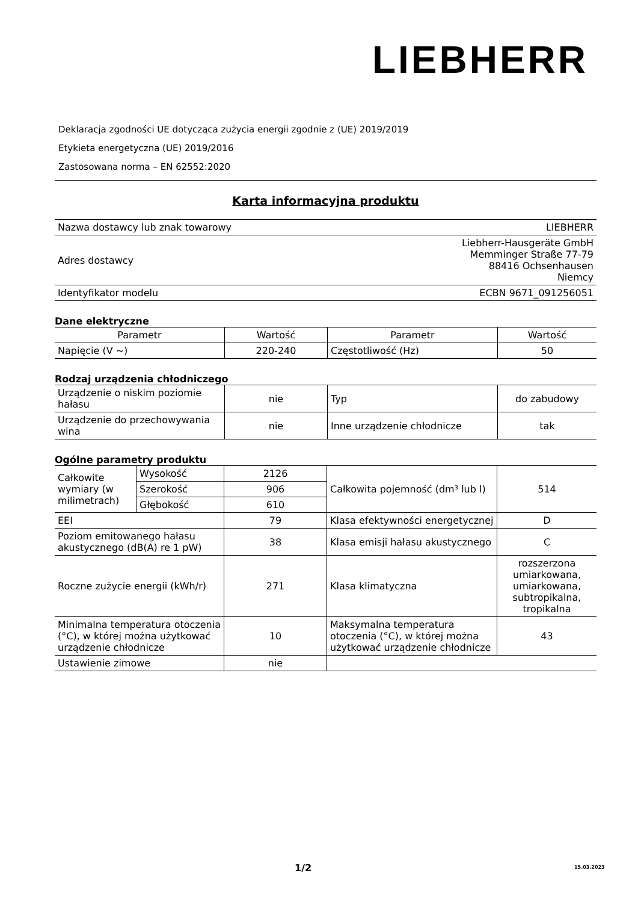LIEBHERR
Deklaracja zgodności UE dotycząca zużycia energii zgodnie z (UE) 2019/2019
Etykieta energetyczna (UE) 2019/2016
Zastosowana norma – EN 62552:2020
Karta informacyjna produktu
| Nazwa dostawcy lub znak towarowy | LIEBHERR |
| Adres dostawcy | Liebherr-Hausgeräte GmbH Memminger Straße 77-79 88416 Ochsenhausen Niemcy |
| Identyfikator modelu | ECBN 9671_091256051 |
Dane elektryczne
| Parametr | Wartość | Parametr | Wartość |
| --- | --- | --- | --- |
| Napięcie (V ~) | 220-240 | Częstotliwość (Hz) | 50 |
Rodzaj urządzenia chłodniczego
| Urządzenie o niskim poziomie hałasu | nie | Typ | do zabudowy |
| Urządzenie do przechowywania wina | nie | Inne urządzenie chłodnicze | tak |
Ogólne parametry produktu
| Całkowite wymiary (w milimetrach) | Wysokość | 2126 | Całkowita pojemność (dm³ lub l) | 514 |
| | Szerokość | 906 | | |
| | Głębokość | 610 | | |
| EEI | | 79 | Klasa efektywności energetycznej | D |
| Poziom emitowanego hałasu akustycznego (dB(A) re 1 pW) | | 38 | Klasa emisji hałasu akustycznego | C |
| Roczne zużycie energii (kWh/r) | | 271 | Klasa klimatyczna | rozszerzona umiarkowana, umiarkowana, subtropikalna, tropikalna |
| Minimalna temperatura otoczenia (°C), w której można użytkować urządzenie chłodnicze | | 10 | Maksymalna temperatura otoczenia (°C), w której można użytkować urządzenie chłodnicze | 43 |
| Ustawienie zimowe | | nie | | |
1/2 15.03.2023